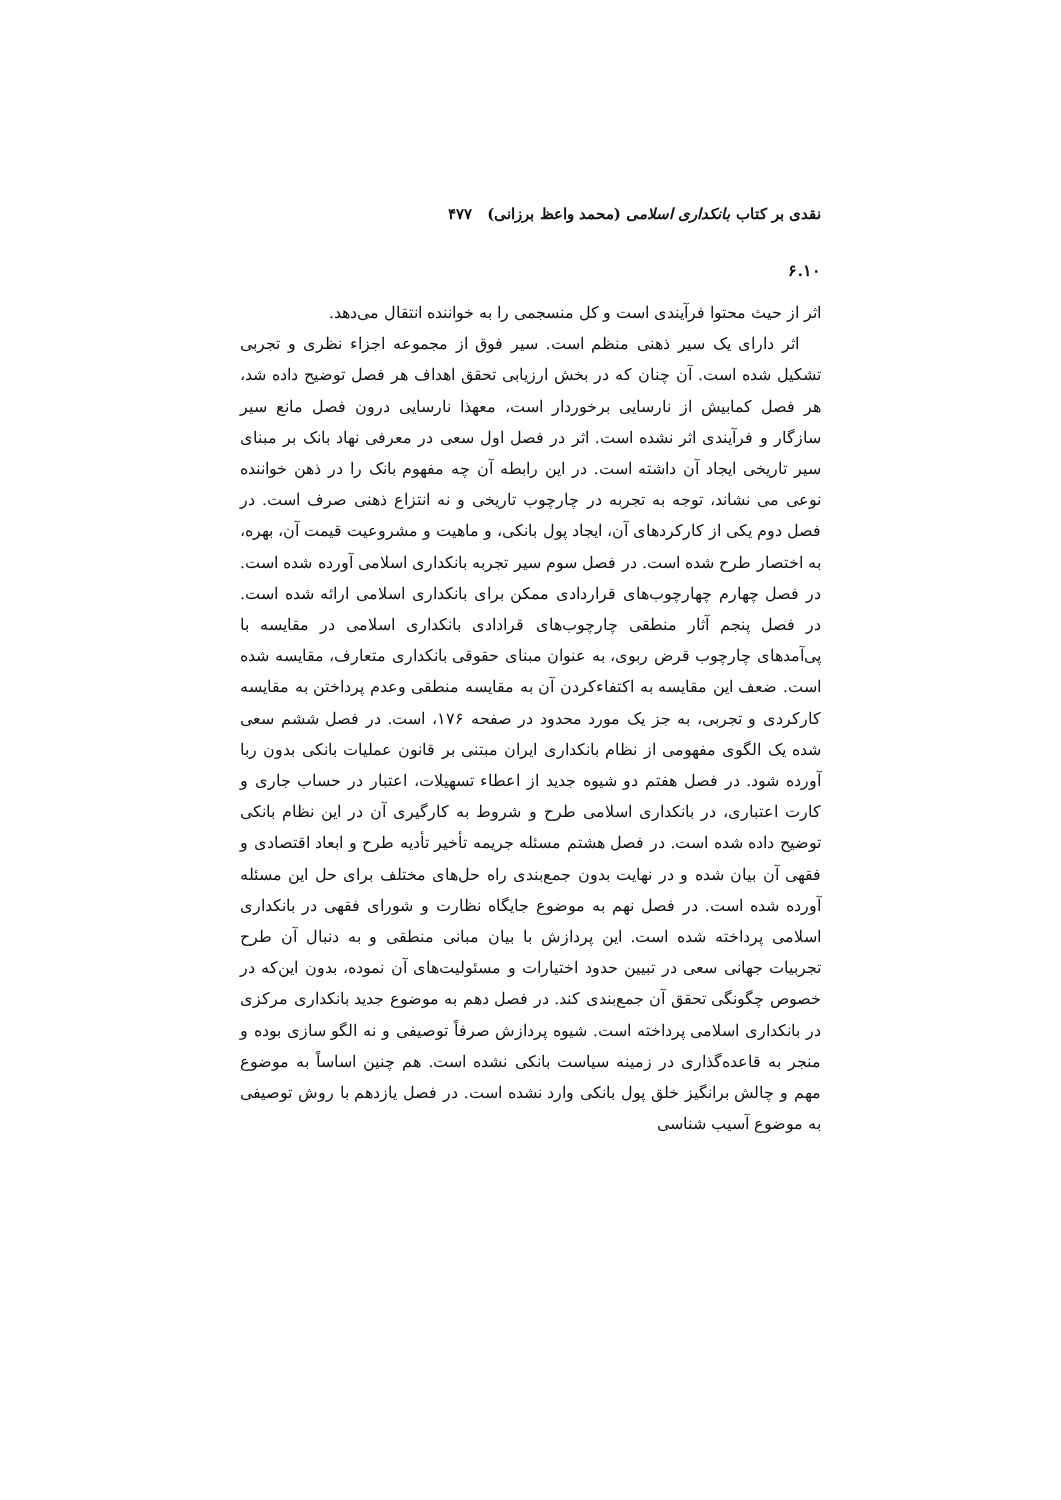نقدی بر کتاب بانکداری اسلامی (محمد واعظ برزانی) ۴۷۷
۶.۱۰
اثر از حیث محتوا فرآیندی است و کل منسجمی را به خواننده انتقال می‌دهد.
اثر دارای یک سیر ذهنی منظم است. سیر فوق از مجموعه اجزاء نظری و تجربی تشکیل شده است. آن چنان که در بخش ارزیابی تحقق اهداف هر فصل توضیح داده شد، هر فصل کمابیش از نارسایی برخوردار است، معهذا نارسایی درون فصل مانع سیر سازگار و فرآیندی اثر نشده است. اثر در فصل اول سعی در معرفی نهاد بانک بر مبنای سیر تاریخی ایجاد آن داشته است. در این رابطه آن چه مفهوم بانک را در ذهن خواننده نوعی می نشاند، توجه به تجربه در چارچوب تاریخی و نه انتزاع ذهنی صرف است. در فصل دوم یکی از کارکردهای آن، ایجاد پول بانکی، و ماهیت و مشروعیت قیمت آن، بهره، به اختصار طرح شده است. در فصل سوم سیر تجربه بانکداری اسلامی آورده شده است. در فصل چهارم چهارچوب‌های قراردادی ممکن برای بانکداری اسلامی ارائه شده است. در فصل پنجم آثار منطقی چارچوب‌های قرادادی بانکداری اسلامی در مقایسه با پی‌آمدهای چارچوب قرض ربوی، به عنوان مبنای حقوقی بانکداری متعارف، مقایسه شده است. ضعف این مقایسه به اکتفاءکردن آن به مقایسه منطقی وعدم پرداختن به مقایسه کارکردی و تجربی، به جز یک مورد محدود در صفحه ۱۷۶، است. در فصل ششم سعی شده یک الگوی مفهومی از نظام بانکداری ایران مبتنی بر قانون عملیات بانکی بدون ربا آورده شود. در فصل هفتم دو شیوه جدید از اعطاء تسهیلات، اعتبار در حساب جاری و کارت اعتباری، در بانکداری اسلامی طرح و شروط به کارگیری آن در این نظام بانکی توضیح داده شده است. در فصل هشتم مسئله جریمه تأخیر تأدیه طرح و ابعاد اقتصادی و فقهی آن بیان شده و در نهایت بدون جمع‌بندی راه حل‌های مختلف برای حل این مسئله آورده شده است. در فصل نهم به موضوع جایگاه نظارت و شورای فقهی در بانکداری اسلامی پرداخته شده است. این پردازش با بیان مبانی منطقی و به دنبال آن طرح تجربیات جهانی سعی در تبیین حدود اختیارات و مسئولیت‌های آن نموده، بدون این‌که در خصوص چگونگی تحقق آن جمع‌بندی کند. در فصل دهم به موضوع جدید بانکداری مرکزی در بانکداری اسلامی پرداخته است. شیوه پردازش صرفاً توصیفی و نه الگو سازی بوده و منجر به قاعده‌گذاری در زمینه سیاست بانکی نشده است. هم چنین اساساً به موضوع مهم و چالش برانگیز خلق پول بانکی وارد نشده است. در فصل یازدهم با روش توصیفی به موضوع آسیب شناسی